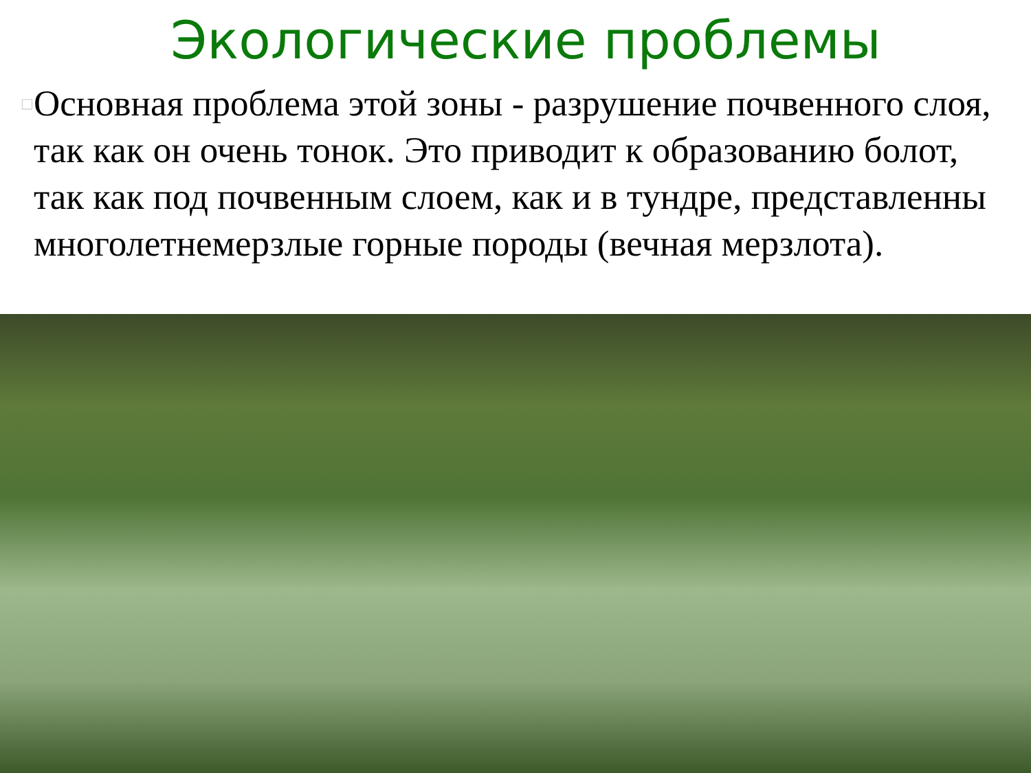Экологические проблемы
□
Основная проблема этой зоны - разрушение почвенного слоя, так как он очень тонок. Это приводит к образованию болот, так как под почвенным слоем, как и в тундре, представленны многолетнемерзлые горные породы (вечная мерзлота).